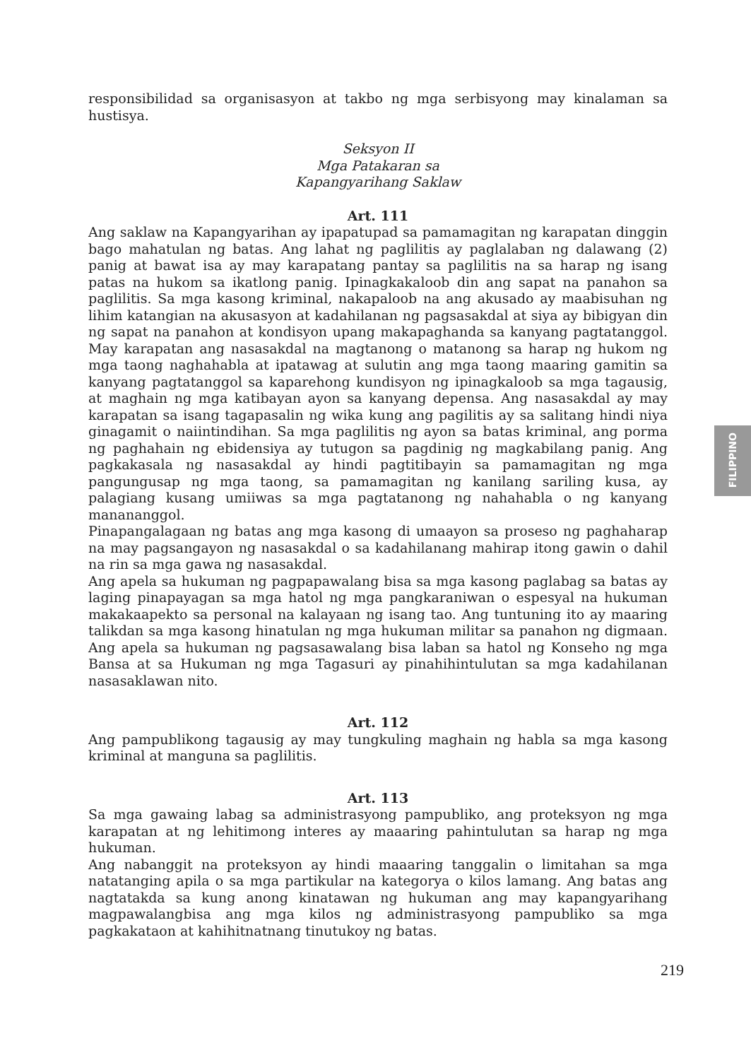responsibilidad sa organisasyon at takbo ng mga serbisyong may kinalaman sa hustisya.
Seksyon II
Mga Patakaran sa
Kapangyarihang Saklaw
Art. 111
Ang saklaw na Kapangyarihan ay ipapatupad sa pamamagitan ng karapatan dinggin bago mahatulan ng batas. Ang lahat ng paglilitis ay paglalaban ng dalawang (2) panig at bawat isa ay may karapatang pantay sa paglilitis na sa harap ng isang patas na hukom sa ikatlong panig. Ipinagkakaloob din ang sapat na panahon sa paglilitis. Sa mga kasong kriminal, nakapaloob na ang akusado ay maabisuhan ng lihim katangian na akusasyon at kadahilanan ng pagsasakdal at siya ay bibigyan din ng sapat na panahon at kondisyon upang makapaghanda sa kanyang pagtatanggol. May karapatan ang nasasakdal na magtanong o matanong sa harap ng hukom ng mga taong naghahabla at ipatawag at sulutin ang mga taong maaring gamitin sa kanyang pagtatanggol sa kaparehong kundisyon ng ipinagkaloob sa mga tagausig, at maghain ng mga katibayan ayon sa kanyang depensa. Ang nasasakdal ay may karapatan sa isang tagapasalin ng wika kung ang pagilitis ay sa salitang hindi niya ginagamit o naiintindihan. Sa mga paglilitis ng ayon sa batas kriminal, ang porma ng paghahain ng ebidensiya ay tutugon sa pagdinig ng magkabilang panig. Ang pagkakasala ng nasasakdal ay hindi pagtitibayin sa pamamagitan ng mga pangungusap ng mga taong, sa pamamagitan ng kanilang sariling kusa, ay palagiang kusang umiiwas sa mga pagtatanong ng nahahabla o ng kanyang manananggol.
Pinapangalagaan ng batas ang mga kasong di umaayon sa proseso ng paghaharap na may pagsangayon ng nasasakdal o sa kadahilanang mahirap itong gawin o dahil na rin sa mga gawa ng nasasakdal.
Ang apela sa hukuman ng pagpapawalang bisa sa mga kasong paglabag sa batas ay laging pinapayagan sa mga hatol ng mga pangkaraniwan o espesyal na hukuman makakaapekto sa personal na kalayaan ng isang tao. Ang tuntuning ito ay maaring talikdan sa mga kasong hinatulan ng mga hukuman militar sa panahon ng digmaan. Ang apela sa hukuman ng pagsasawalang bisa laban sa hatol ng Konseho ng mga Bansa at sa Hukuman ng mga Tagasuri ay pinahihintulutan sa mga kadahilanan nasasaklawan nito.
Art. 112
Ang pampublikong tagausig ay may tungkuling maghain ng habla sa mga kasong kriminal at manguna sa paglilitis.
Art. 113
Sa mga gawaing labag sa administrasyong pampubliko, ang proteksyon ng mga karapatan at ng lehitimong interes ay maaaring pahintulutan sa harap ng mga hukuman.
Ang nabanggit na proteksyon ay hindi maaaring tanggalin o limitahan sa mga natatanging apila o sa mga partikular na kategorya o kilos lamang. Ang batas ang nagtatakda sa kung anong kinatawan ng hukuman ang may kapangyarihang magpawalangbisa ang mga kilos ng administrasyong pampubliko sa mga pagkakataon at kahihitnatnang tinutukoy ng batas.
FILIPPINO
219